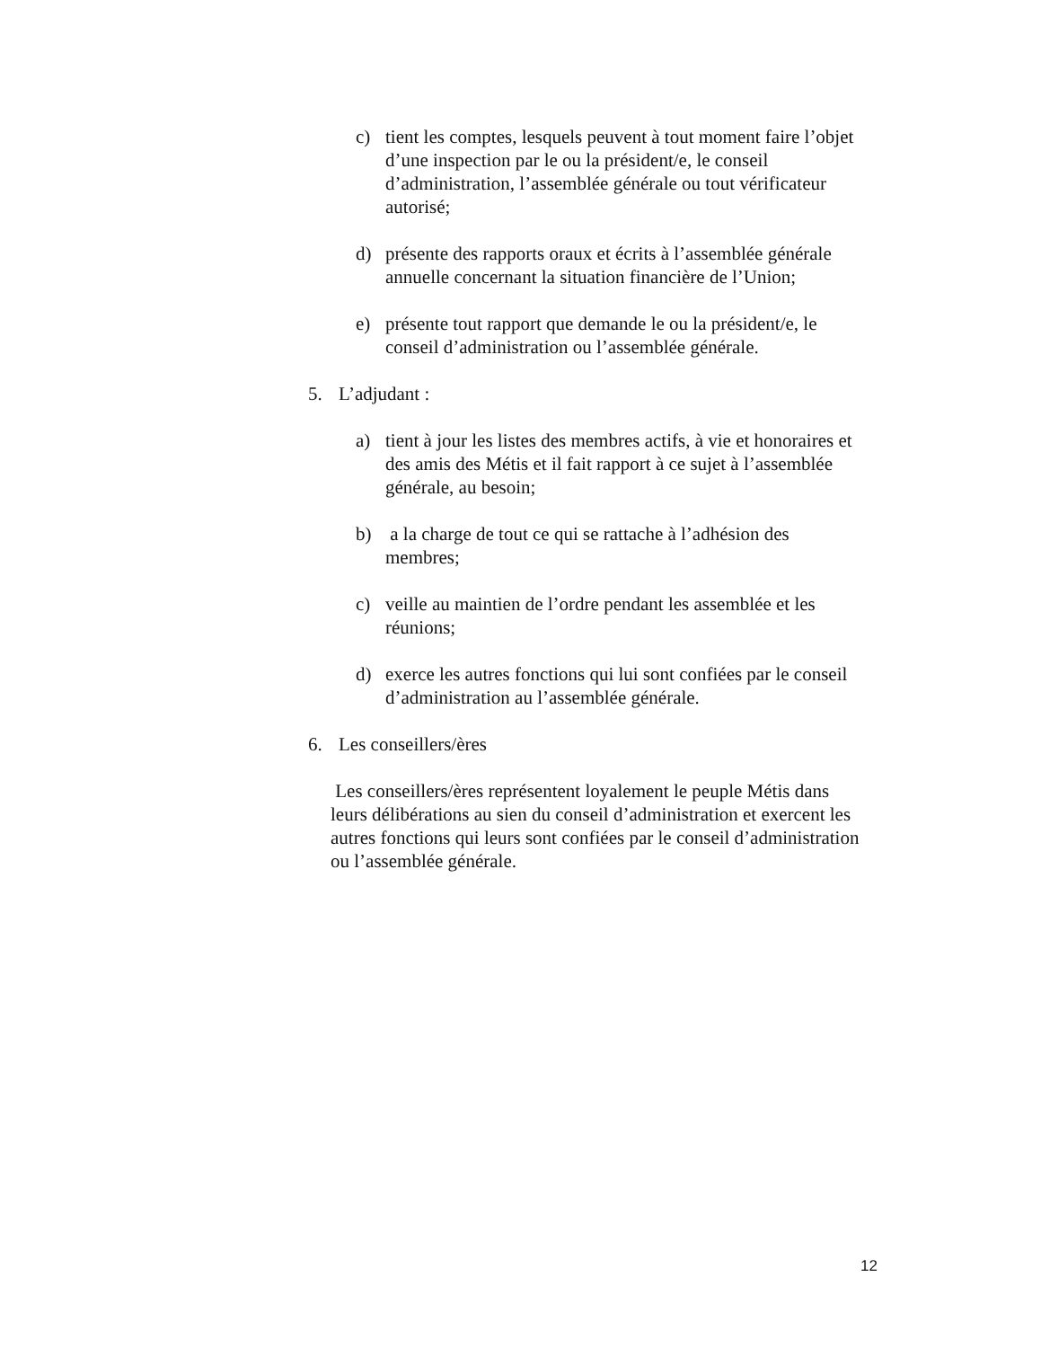c) tient les comptes, lesquels peuvent à tout moment faire l’objet d’une inspection par le ou la président/e, le conseil d’administration, l’assemblée générale ou tout vérificateur autorisé;
d) présente des rapports oraux et écrits à l’assemblée générale annuelle concernant la situation financière de l’Union;
e) présente tout rapport que demande le ou la président/e, le conseil d’administration ou l’assemblée générale.
5. L’adjudant :
a) tient à jour les listes des membres actifs, à vie et honoraires et des amis des Métis et il fait rapport à ce sujet à l’assemblée générale, au besoin;
b) a la charge de tout ce qui se rattache à l’adhésion des membres;
c) veille au maintien de l’ordre pendant les assemblée et les réunions;
d) exerce les autres fonctions qui lui sont confiées par le conseil d’administration au l’assemblée générale.
6. Les conseillers/ères
Les conseillers/ères représentent loyalement le peuple Métis dans leurs délibérations au sien du conseil d’administration et exercent les autres fonctions qui leurs sont confiées par le conseil d’administration ou l’assemblée générale.
12